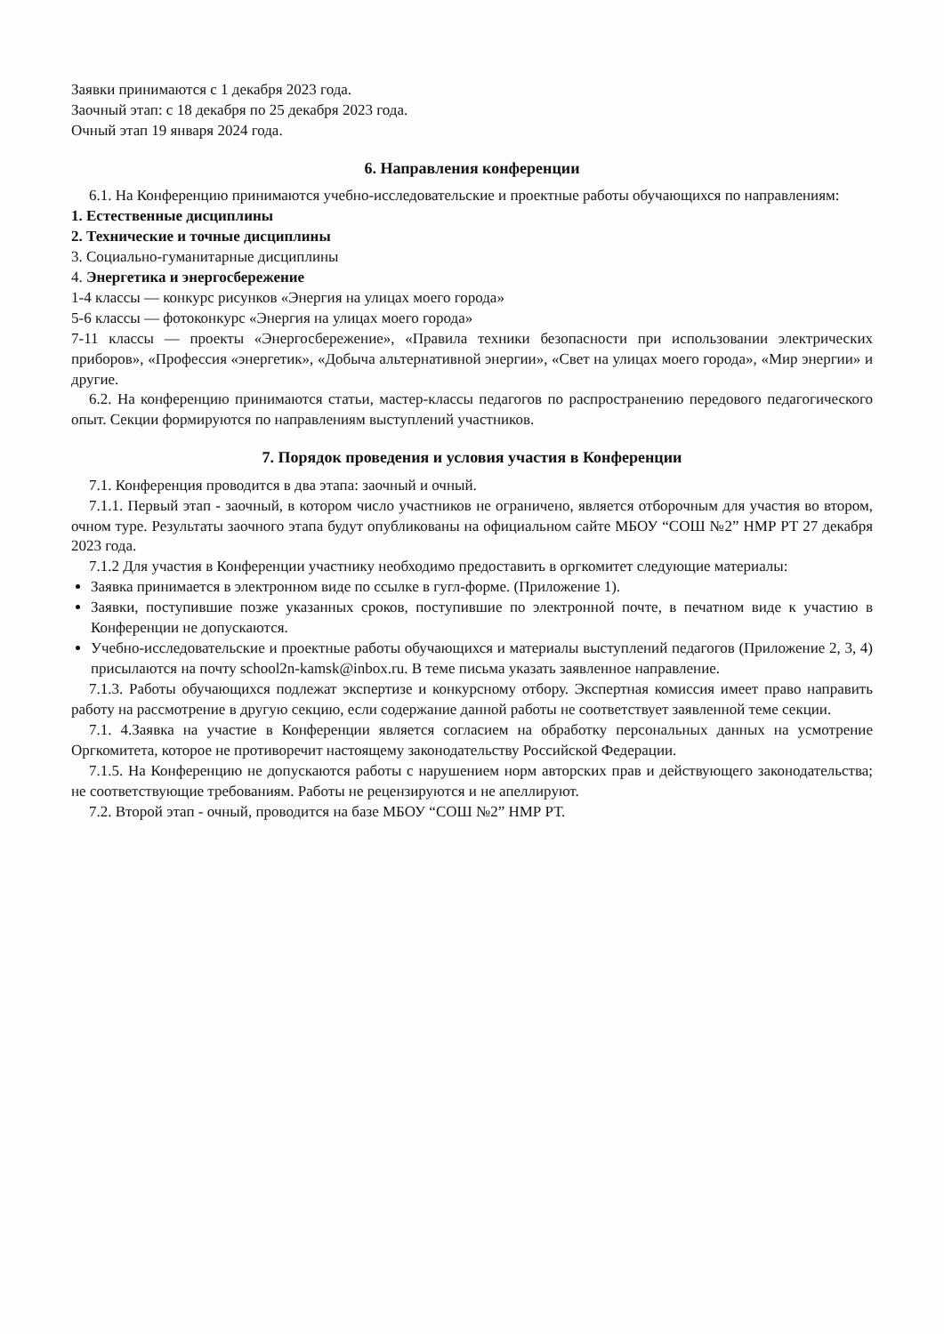Заявки принимаются с 1 декабря 2023 года.
Заочный этап: с 18 декабря по 25 декабря 2023 года.
Очный этап 19 января 2024 года.
6. Направления конференции
6.1. На Конференцию принимаются учебно-исследовательские и проектные работы обучающихся по направлениям:
1. Естественные дисциплины
2. Технические и точные дисциплины
3. Социально-гуманитарные дисциплины
4. Энергетика и энергосбережение
1-4 классы — конкурс рисунков «Энергия на улицах моего города»
5-6 классы — фотоконкурс «Энергия на улицах моего города»
7-11 классы — проекты «Энергосбережение», «Правила техники безопасности при использовании электрических приборов», «Профессия «энергетик», «Добыча альтернативной энергии», «Свет на улицах моего города», «Мир энергии» и другие.
6.2. На конференцию принимаются статьи, мастер-классы педагогов по распространению передового педагогического опыт. Секции формируются по направлениям выступлений участников.
7. Порядок проведения и условия участия в Конференции
7.1. Конференция проводится в два этапа: заочный и очный.
7.1.1. Первый этап - заочный, в котором число участников не ограничено, является отборочным для участия во втором, очном туре. Результаты заочного этапа будут опубликованы на официальном сайте МБОУ “СОШ №2” НМР РТ 27 декабря 2023 года.
7.1.2 Для участия в Конференции участнику необходимо предоставить в оргкомитет следующие материалы:
Заявка принимается в электронном виде по ссылке в гугл-форме. (Приложение 1).
Заявки, поступившие позже указанных сроков, поступившие по электронной почте, в печатном виде к участию в Конференции не допускаются.
Учебно-исследовательские и проектные работы обучающихся и материалы выступлений педагогов (Приложение 2, 3, 4) присылаются на почту school2n-kamsk@inbox.ru. В теме письма указать заявленное направление.
7.1.3. Работы обучающихся подлежат экспертизе и конкурсному отбору. Экспертная комиссия имеет право направить работу на рассмотрение в другую секцию, если содержание данной работы не соответствует заявленной теме секции.
7.1. 4.Заявка на участие в Конференции является согласием на обработку персональных данных на усмотрение Оргкомитета, которое не противоречит настоящему законодательству Российской Федерации.
7.1.5. На Конференцию не допускаются работы с нарушением норм авторских прав и действующего законодательства; не соответствующие требованиям. Работы не рецензируются и не апеллируют.
7.2. Второй этап - очный, проводится на базе МБОУ “СОШ №2” НМР РТ.